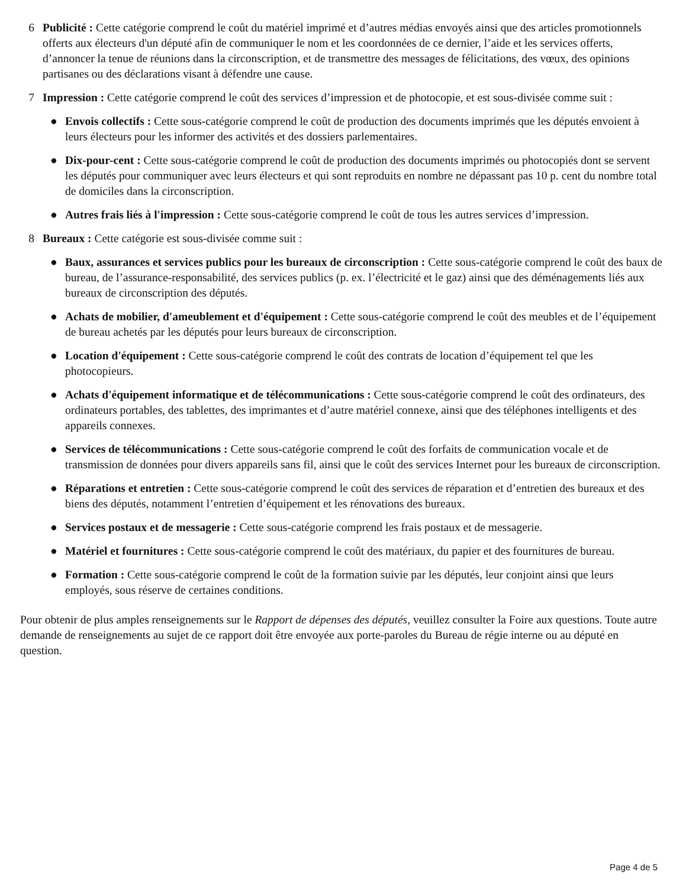6 Publicité : Cette catégorie comprend le coût du matériel imprimé et d’autres médias envoyés ainsi que des articles promotionnels offerts aux électeurs d'un député afin de communiquer le nom et les coordonnées de ce dernier, l’aide et les services offerts, d’annoncer la tenue de réunions dans la circonscription, et de transmettre des messages de félicitations, des vœux, des opinions partisanes ou des déclarations visant à défendre une cause.
7 Impression : Cette catégorie comprend le coût des services d’impression et de photocopie, et est sous-divisée comme suit :
● Envois collectifs : Cette sous-catégorie comprend le coût de production des documents imprimés que les députés envoient à leurs électeurs pour les informer des activités et des dossiers parlementaires.
● Dix-pour-cent : Cette sous-catégorie comprend le coût de production des documents imprimés ou photocopiés dont se servent les députés pour communiquer avec leurs électeurs et qui sont reproduits en nombre ne dépassant pas 10 p. cent du nombre total de domiciles dans la circonscription.
● Autres frais liés à l'impression : Cette sous-catégorie comprend le coût de tous les autres services d’impression.
8 Bureaux : Cette catégorie est sous-divisée comme suit :
● Baux, assurances et services publics pour les bureaux de circonscription : Cette sous-catégorie comprend le coût des baux de bureau, de l’assurance-responsabilité, des services publics (p. ex. l’électricité et le gaz) ainsi que des déménagements liés aux bureaux de circonscription des députés.
● Achats de mobilier, d'ameublement et d'équipement : Cette sous-catégorie comprend le coût des meubles et de l’équipement de bureau achetés par les députés pour leurs bureaux de circonscription.
● Location d'équipement : Cette sous-catégorie comprend le coût des contrats de location d’équipement tel que les photocopieurs.
● Achats d'équipement informatique et de télécommunications : Cette sous-catégorie comprend le coût des ordinateurs, des ordinateurs portables, des tablettes, des imprimantes et d’autre matériel connexe, ainsi que des téléphones intelligents et des appareils connexes.
● Services de télécommunications : Cette sous-catégorie comprend le coût des forfaits de communication vocale et de transmission de données pour divers appareils sans fil, ainsi que le coût des services Internet pour les bureaux de circonscription.
● Réparations et entretien : Cette sous-catégorie comprend le coût des services de réparation et d’entretien des bureaux et des biens des députés, notamment l’entretien d’équipement et les rénovations des bureaux.
● Services postaux et de messagerie : Cette sous-catégorie comprend les frais postaux et de messagerie.
● Matériel et fournitures : Cette sous-catégorie comprend le coût des matériaux, du papier et des fournitures de bureau.
● Formation : Cette sous-catégorie comprend le coût de la formation suivie par les députés, leur conjoint ainsi que leurs employés, sous réserve de certaines conditions.
Pour obtenir de plus amples renseignements sur le Rapport de dépenses des députés, veuillez consulter la Foire aux questions. Toute autre demande de renseignements au sujet de ce rapport doit être envoyée aux porte-paroles du Bureau de régie interne ou au député en question.
Page 4 de 5